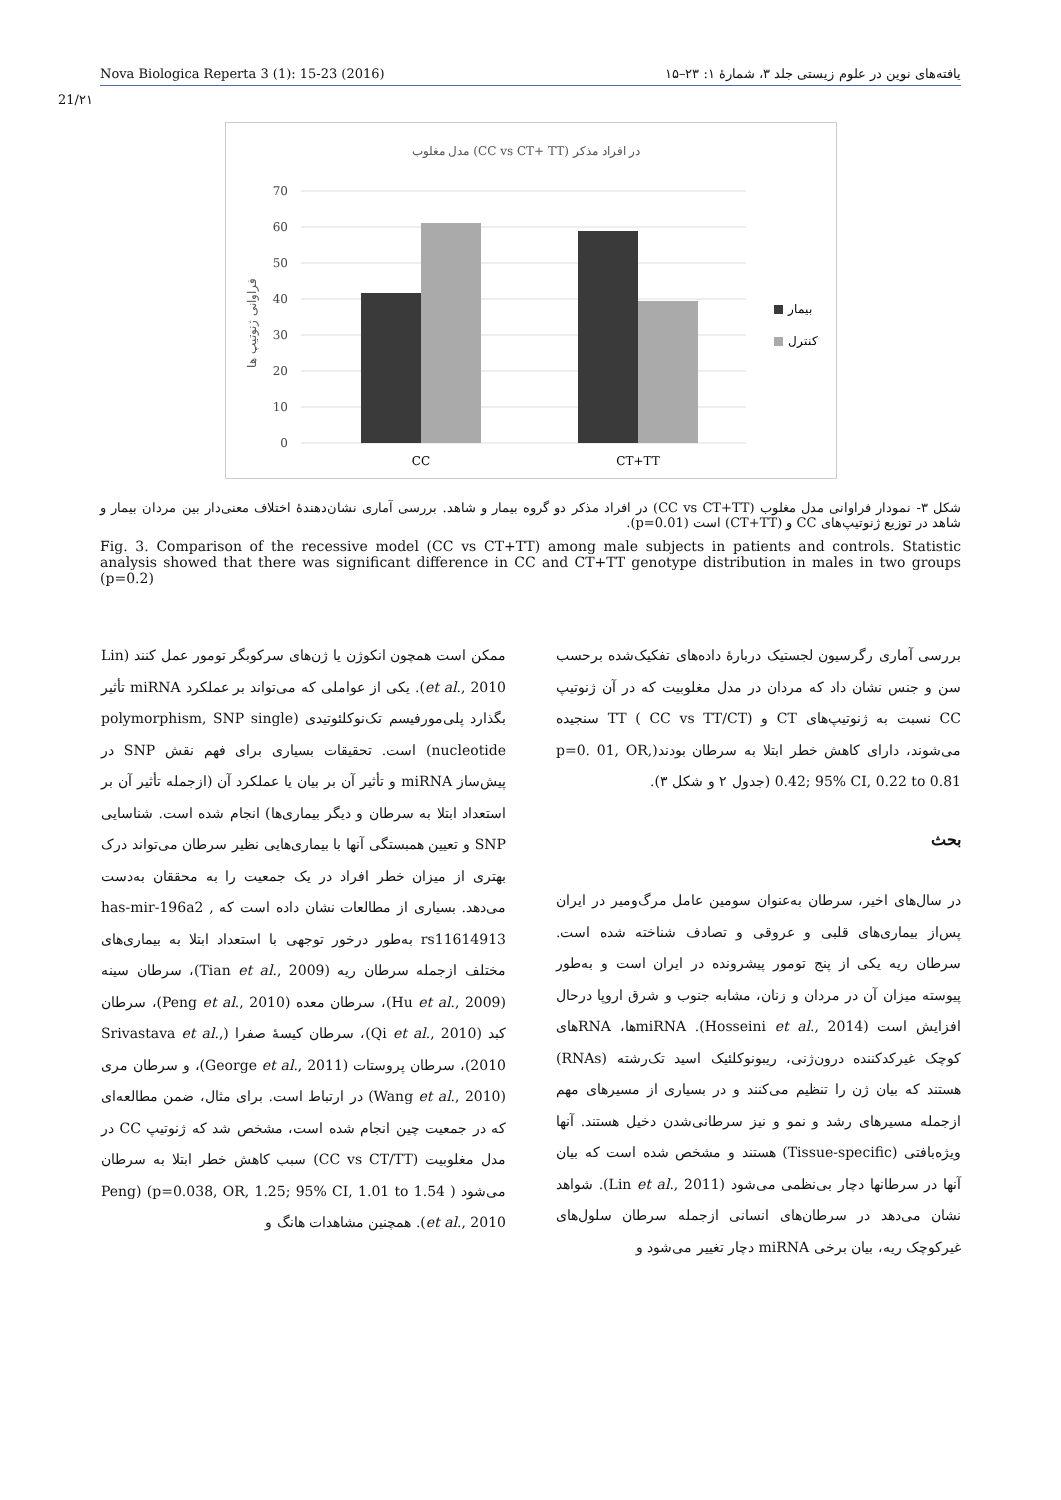Nova Biologica Reperta 3 (1): 15-23 (2016) یافته‌های نوین در علوم زیستی جلد ۳، شمارهٔ ۱: ۲۳–۱۵
21/۲۱
مدل مغلوب (CC vs CT+ TT) در افراد مذکر
70
60
50
40
30
20
10
0
فراوانی ژنوتیپ ها
CC
CT+TT
بیمار
کنترل
شکل ۳- نمودار فراوانی مدل مغلوب (CC vs CT+TT) در افراد مذکر دو گروه بیمار و شاهد. بررسی آماری نشان‌دهندهٔ اختلاف معنی‌دار بین مردان بیمار و شاهد در توزیع ژنوتیپ‌های CC و (CT+TT) است (p=0.01).
Fig. 3. Comparison of the recessive model (CC vs CT+TT) among male subjects in patients and controls. Statistic analysis showed that there was significant difference in CC and CT+TT genotype distribution in males in two groups (p=0.2)
بررسی آماری رگرسیون لجستیک دربارهٔ داده‌های تفکیک‌شده برحسب سن و جنس نشان داد که مردان در مدل مغلوبیت که در آن ژنوتیپ CC نسبت به ژنوتیپ‌های CT و TT ( CC vs TT/CT) سنجیده می‌شوند، دارای کاهش خطر ابتلا به سرطان بودند(p=0. 01, OR, 0.42; 95% CI, 0.22 to 0.81 (جدول ۲ و شکل ۳).
بحث
در سال‌های اخیر، سرطان به‌عنوان سومین عامل مرگ‌ومیر در ایران پس‌از بیماری‌های قلبی و عروقی و تصادف شناخته شده است. سرطان ریه یکی از پنج تومور پیشرونده در ایران است و به‌طور پیوسته میزان آن در مردان و زنان، مشابه جنوب و شرق اروپا درحال افزایش است (Hosseini et al., 2014). miRNAها، RNAهای کوچک غیرکدکننده درون‌ژنی، ریبونوکلئیک اسید تک‌رشته (RNAs) هستند که بیان ژن را تنظیم می‌کنند و در بسیاری از مسیرهای مهم ازجمله مسیرهای رشد و نمو و نیز سرطانی‌شدن دخیل هستند. آنها ویژه‌بافتی (Tissue-specific) هستند و مشخص شده است که بیان آنها در سرطانها دچار بی‌نظمی می‌شود (Lin et al., 2011). شواهد نشان می‌دهد در سرطان‌های انسانی ازجمله سرطان سلول‌های غیرکوچک ریه، بیان برخی miRNA دچار تغییر می‌شود و
ممکن است همچون انکوژن یا ژن‌های سرکوبگر تومور عمل کنند (Lin et al., 2010). یکی از عواملی که می‌تواند بر عملکرد miRNA تأثیر بگذارد پلی‌مورفیسم تک‌نوکلئوتیدی (polymorphism, SNP single nucleotide) است. تحقیقات بسیاری برای فهم نقش SNP در پیش‌ساز miRNA و تأثیر آن بر بیان یا عملکرد آن (ازجمله تأثیر آن بر استعداد ابتلا به سرطان و دیگر بیماری‌ها) انجام شده است. شناسایی SNP و تعیین همبستگی آنها با بیماری‌هایی نظیر سرطان می‌تواند درک بهتری از میزان خطر افراد در یک جمعیت را به محققان به‌دست می‌دهد. بسیاری از مطالعات نشان داده است که has-mir-196a2 , rs11614913 به‌طور درخور توجهی با استعداد ابتلا به بیماری‌های مختلف ازجمله سرطان ریه (Tian et al., 2009)، سرطان سینه (Hu et al., 2009)، سرطان معده (Peng et al., 2010)، سرطان کبد (Qi et al., 2010)، سرطان کیسهٔ صفرا (Srivastava et al., 2010)، سرطان پروستات (George et al., 2011)، و سرطان مری (Wang et al., 2010) در ارتباط است. برای مثال، ضمن مطالعه‌ای که در جمعیت چین انجام شده است، مشخص شد که ژنوتیپ CC در مدل مغلوبیت (CC vs CT/TT) سبب کاهش خطر ابتلا به سرطان می‌شود ( p=0.038, OR, 1.25; 95% CI, 1.01 to 1.54) (Peng et al., 2010). همچنین مشاهدات هانگ و